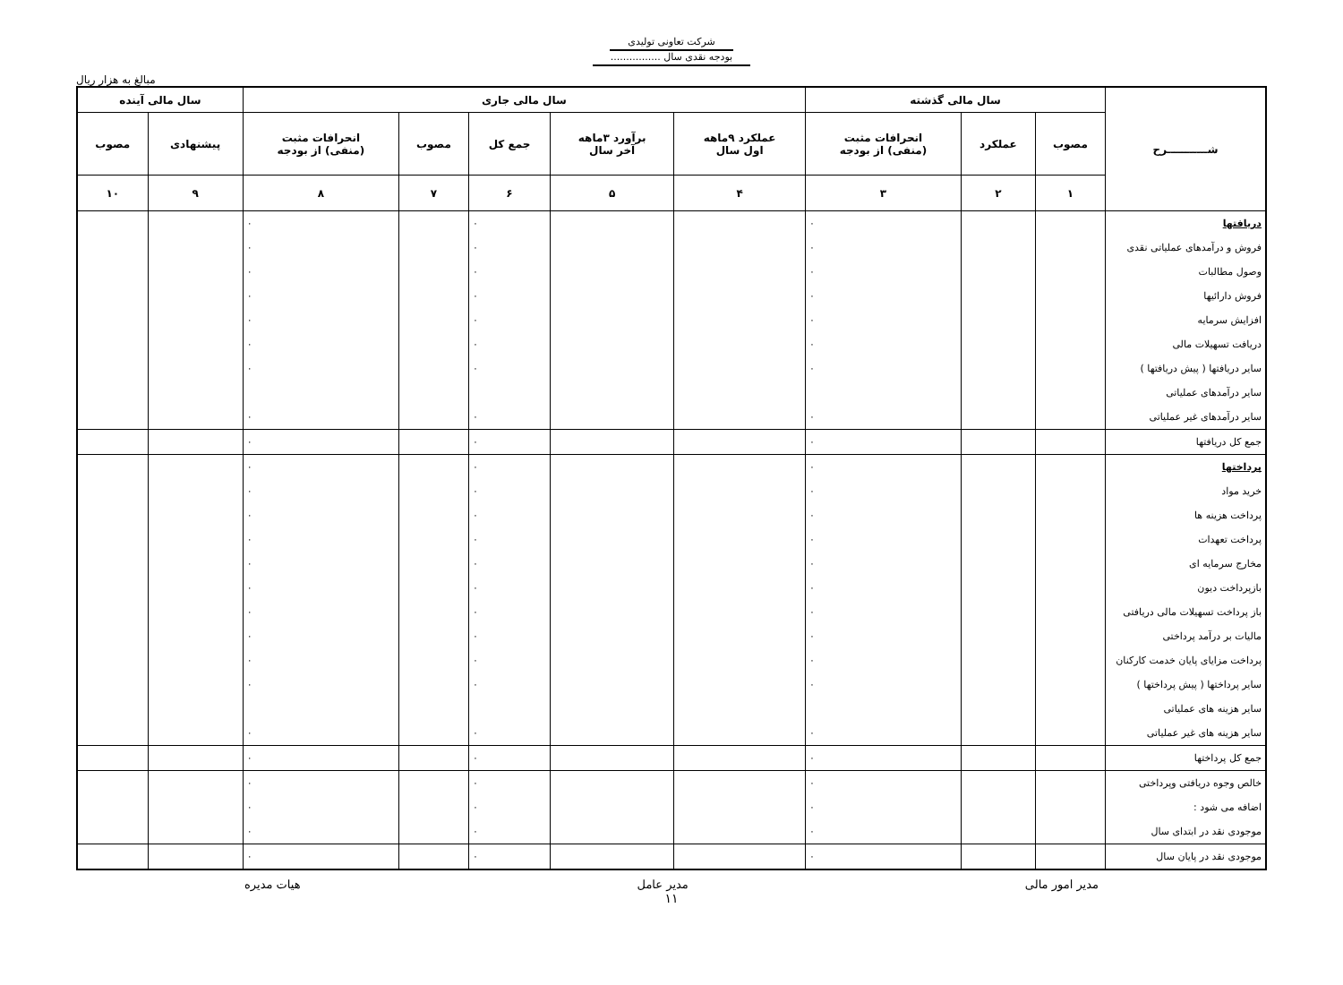شرکت تعاونی تولیدی
بودجه نقدی سال ................
مبالغ به هزار ریال
| شـــــــــــرح | سال مالی گذشته | | | سال مالی جاری | | | | | سال مالی آینده | |
| --- | --- | --- | --- | --- | --- | --- | --- | --- | --- | --- |
| | مصوب | عملکرد | انحرافات مثبت (منفی) از بودجه | عملکرد ۹ماهه اول سال | برآورد ۳ماهه آخر سال | جمع کل | مصوب | انحرافات مثبت (منفی) از بودجه | پیشنهادی | مصوب |
| | ۱ | ۲ | ۳ | ۴ | ۵ | ۶ | ۷ | ۸ | ۹ | ۱۰ |
| دریافتها | | | ٠ | | | ٠ | | ٠ | | |
| فروش و درآمدهای عملیاتی نقدی | | | ٠ | | | ٠ | | ٠ | | |
| وصول مطالبات | | | ٠ | | | ٠ | | ٠ | | |
| فروش دارائیها | | | ٠ | | | ٠ | | ٠ | | |
| افزایش سرمایه | | | ٠ | | | ٠ | | ٠ | | |
| دریافت تسهیلات مالی | | | ٠ | | | ٠ | | ٠ | | |
| سایر دریافتها ( پیش دریافتها ) | | | ٠ | | | ٠ | | ٠ | | |
| سایر درآمدهای عملیاتی | | | | | | | | | | |
| سایر درآمدهای غیر عملیاتی | | | ٠ | | | ٠ | | ٠ | | |
| جمع کل دریافتها | | | ٠ | | | ٠ | | ٠ | | |
| پرداختها | | | ٠ | | | ٠ | | ٠ | | |
| خرید مواد | | | ٠ | | | ٠ | | ٠ | | |
| پرداخت هزینه ها | | | ٠ | | | ٠ | | ٠ | | |
| پرداخت تعهدات | | | ٠ | | | ٠ | | ٠ | | |
| مخارج سرمایه ای | | | ٠ | | | ٠ | | ٠ | | |
| بازپرداخت دیون | | | ٠ | | | ٠ | | ٠ | | |
| باز پرداخت تسهیلات مالی دریافتی | | | ٠ | | | ٠ | | ٠ | | |
| مالیات بر درآمد پرداختی | | | ٠ | | | ٠ | | ٠ | | |
| پرداخت مزایای پایان خدمت کارکنان | | | ٠ | | | ٠ | | ٠ | | |
| سایر پرداختها ( پیش پرداختها ) | | | ٠ | | | ٠ | | ٠ | | |
| سایر هزینه های عملیاتی | | | | | | | | | | |
| سایر هزینه های غیر عملیاتی | | | ٠ | | | ٠ | | ٠ | | |
| جمع کل پرداختها | | | ٠ | | | ٠ | | ٠ | | |
| خالص وجوه دریافتی وپرداختی | | | ٠ | | | ٠ | | ٠ | | |
| اضافه می شود : | | | ٠ | | | ٠ | | ٠ | | |
| موجودی نقد در ابتدای سال | | | ٠ | | | ٠ | | ٠ | | |
| موجودی نقد در پایان سال | | | ٠ | | | ٠ | | ٠ | | |
مدیر امور مالی مدیر عامل هیات مدیره
۱۱